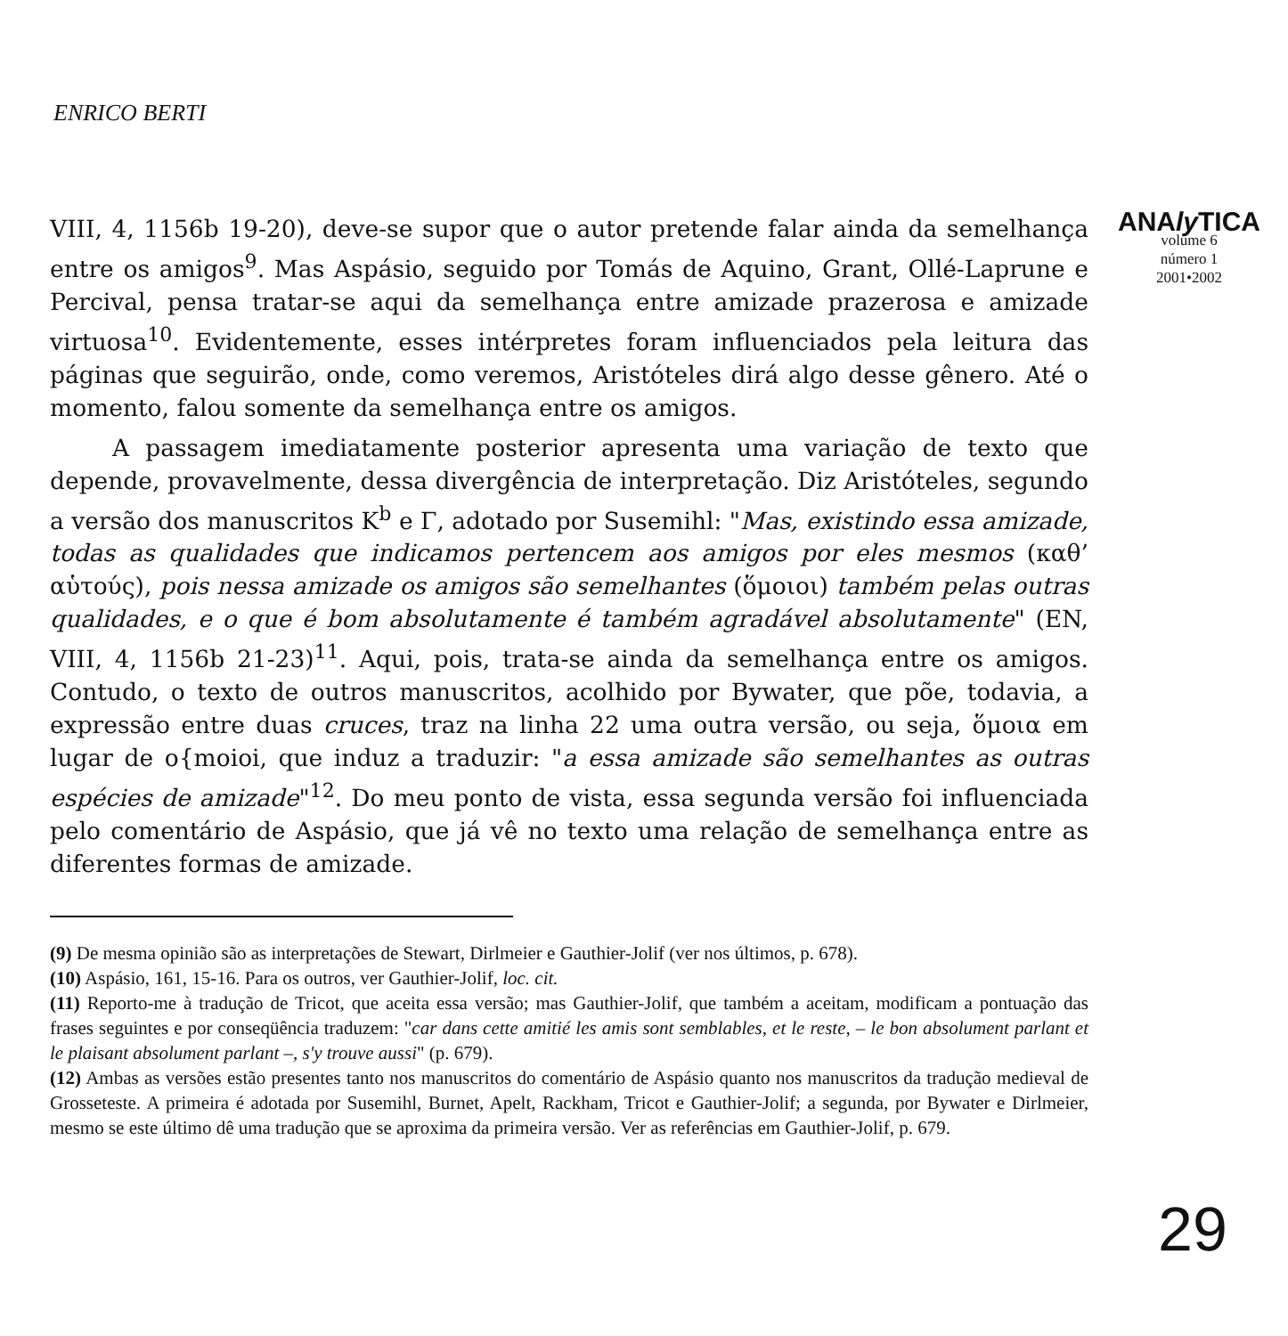ENRICO BERTI
ANAly TICA
volume 6
número 1
2001•2002
VIII, 4, 1156b 19-20), deve-se supor que o autor pretende falar ainda da semelhança entre os amigos<sup>9</sup>. Mas Aspásio, seguido por Tomás de Aquino, Grant, Ollé-Laprune e Percival, pensa tratar-se aqui da semelhança entre amizade prazerosa e amizade virtuosa<sup>10</sup>. Evidentemente, esses intérpretes foram influenciados pela leitura das páginas que seguirão, onde, como veremos, Aristóteles dirá algo desse gênero. Até o momento, falou somente da semelhança entre os amigos.
A passagem imediatamente posterior apresenta uma variação de texto que depende, provavelmente, dessa divergência de interpretação. Diz Aristóteles, segundo a versão dos manuscritos K<sup>b</sup> e Γ, adotado por Susemihl: "Mas, existindo essa amizade, todas as qualidades que indicamos pertencem aos amigos por eles mesmos (καθ’ αὑτούς), pois nessa amizade os amigos são semelhantes (ὅμοιοι) também pelas outras qualidades, e o que é bom absolutamente é também agradável absolutamente" (EN, VIII, 4, 1156b 21-23)<sup>11</sup>. Aqui, pois, trata-se ainda da semelhança entre os amigos. Contudo, o texto de outros manuscritos, acolhido por Bywater, que põe, todavia, a expressão entre duas cruces, traz na linha 22 uma outra versão, ou seja, ὅμοια em lugar de o{moioi, que induz a traduzir: "a essa amizade são semelhantes as outras espécies de amizade"<sup>12</sup>. Do meu ponto de vista, essa segunda versão foi influenciada pelo comentário de Aspásio, que já vê no texto uma relação de semelhança entre as diferentes formas de amizade.
(9) De mesma opinião são as interpretações de Stewart, Dirlmeier e Gauthier-Jolif (ver nos últimos, p. 678).
(10) Aspásio, 161, 15-16. Para os outros, ver Gauthier-Jolif, loc. cit.
(11) Reporto-me à tradução de Tricot, que aceita essa versão; mas Gauthier-Jolif, que também a aceitam, modificam a pontuação das frases seguintes e por conseqüência traduzem: "car dans cette amitié les amis sont semblables, et le reste, – le bon absolument parlant et le plaisant absolument parlant –, s'y trouve aussi" (p. 679).
(12) Ambas as versões estão presentes tanto nos manuscritos do comentário de Aspásio quanto nos manuscritos da tradução medieval de Grosseteste. A primeira é adotada por Susemihl, Burnet, Apelt, Rackham, Tricot e Gauthier-Jolif; a segunda, por Bywater e Dirlmeier, mesmo se este último dê uma tradução que se aproxima da primeira versão. Ver as referências em Gauthier-Jolif, p. 679.
29